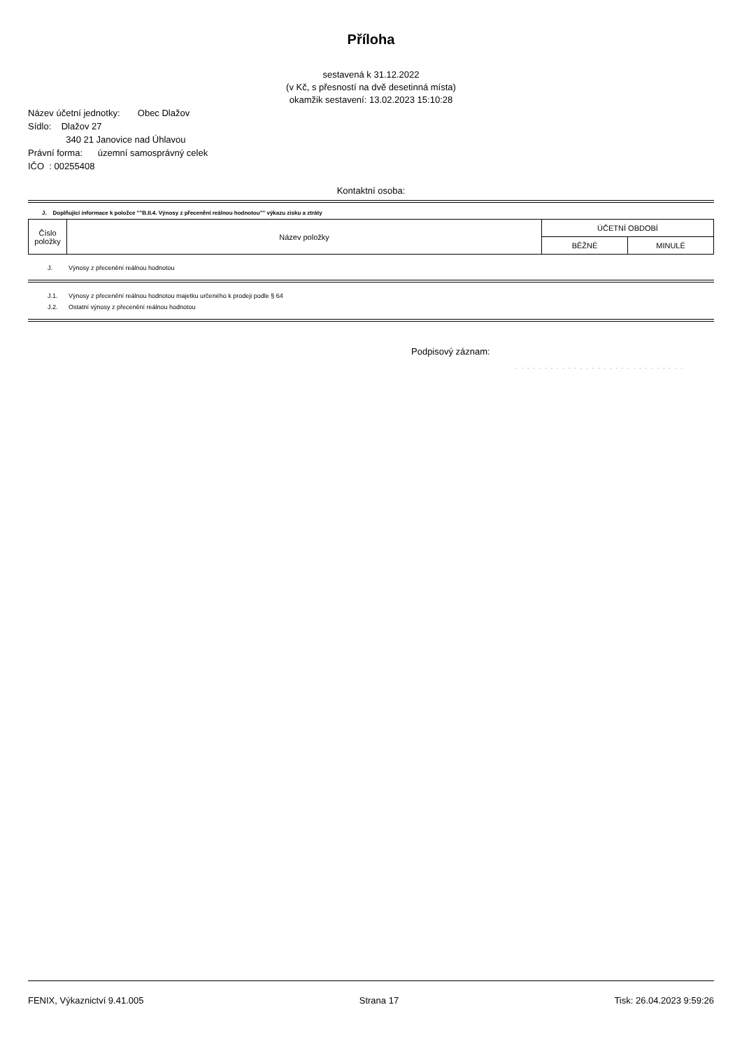Příloha
sestavená k 31.12.2022
(v Kč, s přesností na dvě desetinná místa)
okamžik sestavení: 13.02.2023 15:10:28
Název účetní jednotky: Obec Dlažov
Sídlo: Dlažov 27
340 21 Janovice nad Úhlavou
Právní forma: územní samosprávný celek
IČO : 00255408
Kontaktní osoba:
J. Doplňující informace k položce ""B.II.4. Výnosy z přecenění reálnou hodnotou"" výkazu zisku a ztráty
| Číslo položky | Název položky | ÚČETNÍ OBDOBÍ | |
| --- | --- | --- | --- |
| | | BĚŽNÉ | MINULÉ |
J. Výnosy z přecenění reálnou hodnotou
J.1. Výnosy z přecenění reálnou hodnotou majetku určeného k prodeji podle § 64
J.2. Ostatní výnosy z přecenění reálnou hodnotou
Podpisový záznam:
. . . . . . . . . . . . . . . . . . . . . . . . . . . . .
FENIX, Výkaznictví 9.41.005 Strana 17 Tisk: 26.04.2023 9:59:26